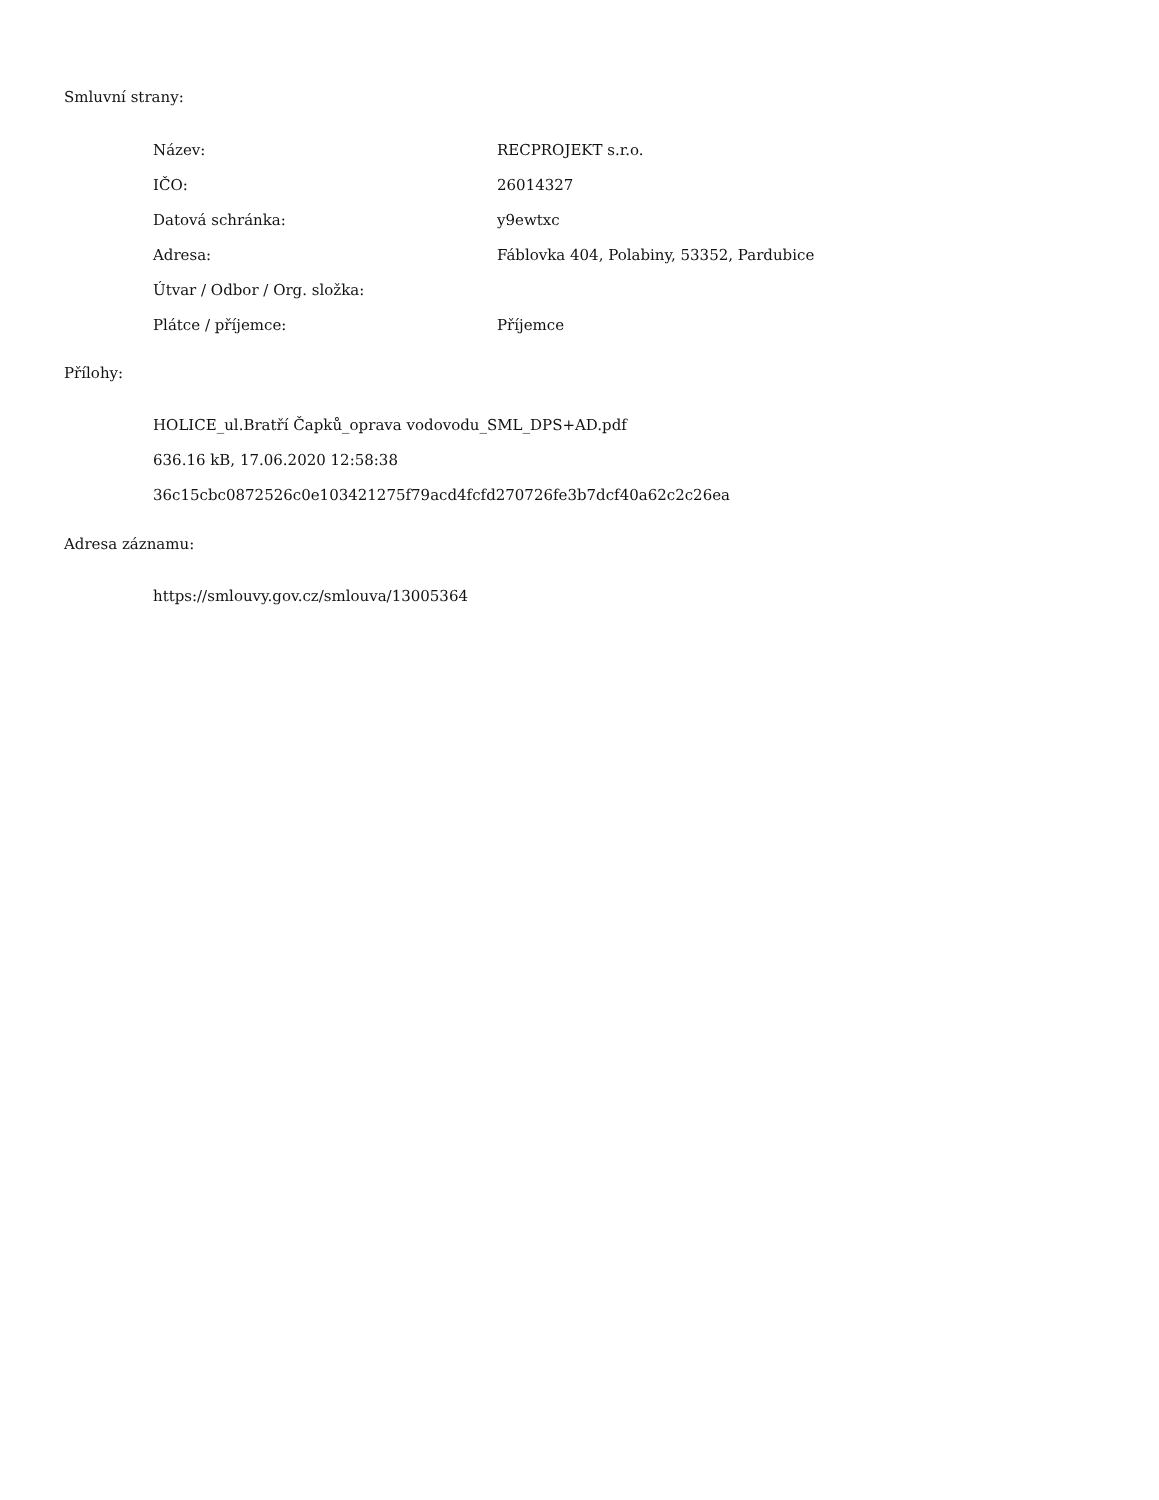Smluvní strany:
| Název: | RECPROJEKT s.r.o. |
| IČO: | 26014327 |
| Datová schránka: | y9ewtxc |
| Adresa: | Fáblovka 404, Polabiny, 53352, Pardubice |
| Útvar / Odbor / Org. složka: | |
| Plátce / příjemce: | Příjemce |
Přílohy:
HOLICE_ul.Bratří Čapků_oprava vodovodu_SML_DPS+AD.pdf
636.16 kB, 17.06.2020 12:58:38
36c15cbc0872526c0e103421275f79acd4fcfd270726fe3b7dcf40a62c2c26ea
Adresa záznamu:
https://smlouvy.gov.cz/smlouva/13005364